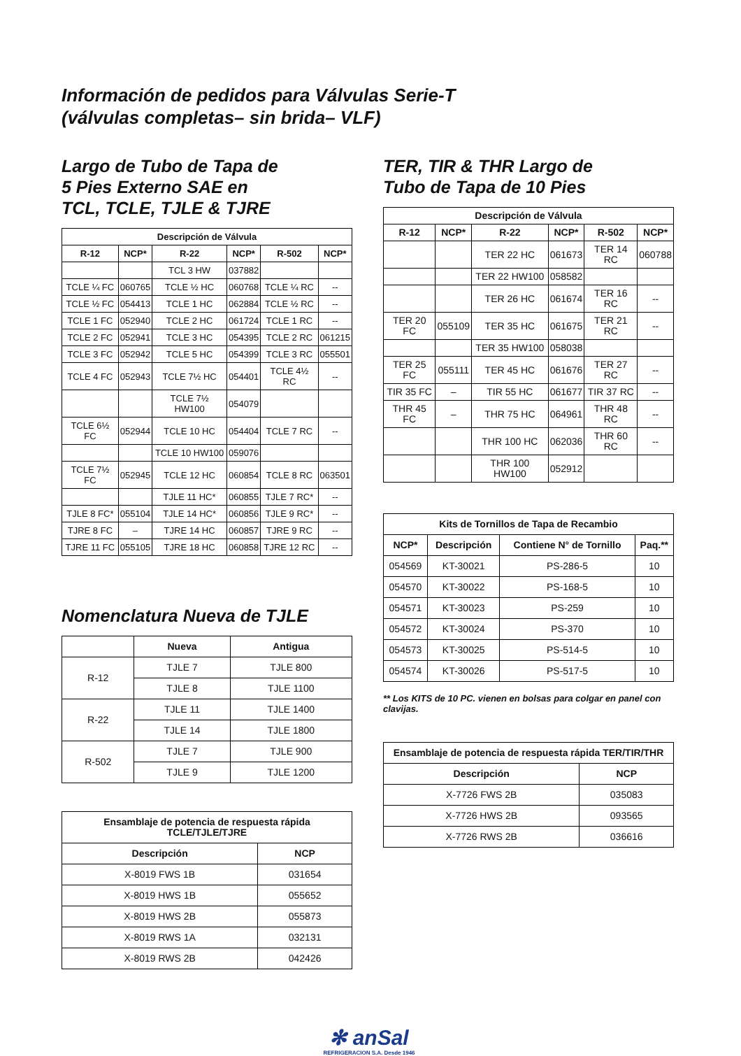Información de pedidos para Válvulas Serie-T
(válvulas completas– sin brida– VLF)
Largo de Tubo de Tapa de
5 Pies Externo SAE en
TCL, TCLE, TJLE & TJRE
| Descripción de Válvula | | | | | |
| --- | --- | --- | --- | --- | --- |
| R-12 | NCP* | R-22 | NCP* | R-502 | NCP* |
| | | TCL 3 HW | 037882 | | |
| TCLE ¼ FC | 060765 | TCLE ½ HC | 060768 | TCLE ¼ RC | -- |
| TCLE ½ FC | 054413 | TCLE 1 HC | 062884 | TCLE ½ RC | -- |
| TCLE 1 FC | 052940 | TCLE 2 HC | 061724 | TCLE 1 RC | -- |
| TCLE 2 FC | 052941 | TCLE 3 HC | 054395 | TCLE 2 RC | 061215 |
| TCLE 3 FC | 052942 | TCLE 5 HC | 054399 | TCLE 3 RC | 055501 |
| TCLE 4 FC | 052943 | TCLE 7½ HC | 054401 | TCLE 4½ RC | -- |
| | | TCLE 7½ HW100 | 054079 | | |
| TCLE 6½ FC | 052944 | TCLE 10 HC | 054404 | TCLE 7 RC | -- |
| | | TCLE 10 HW100 | 059076 | | |
| TCLE 7½ FC | 052945 | TCLE 12 HC | 060854 | TCLE 8 RC | 063501 |
| | | TJLE 11 HC* | 060855 | TJLE 7 RC* | -- |
| TJLE 8 FC* | 055104 | TJLE 14 HC* | 060856 | TJLE 9 RC* | -- |
| TJRE 8 FC | – | TJRE 14 HC | 060857 | TJRE 9 RC | -- |
| TJRE 11 FC | 055105 | TJRE 18 HC | 060858 | TJRE 12 RC | -- |
Nomenclatura Nueva de TJLE
| | Nueva | Antigua |
| --- | --- | --- |
| R-12 | TJLE 7 | TJLE 800 |
| | TJLE 8 | TJLE 1100 |
| R-22 | TJLE 11 | TJLE 1400 |
| | TJLE 14 | TJLE 1800 |
| R-502 | TJLE 7 | TJLE 900 |
| | TJLE 9 | TJLE 1200 |
| Ensamblaje de potencia de respuesta rápida TCLE/TJLE/TJRE | |
| --- | --- |
| Descripción | NCP |
| X-8019 FWS 1B | 031654 |
| X-8019 HWS 1B | 055652 |
| X-8019 HWS 2B | 055873 |
| X-8019 RWS 1A | 032131 |
| X-8019 RWS 2B | 042426 |
TER, TIR & THR Largo de
Tubo de Tapa de 10 Pies
| Descripción de Válvula | | | | | |
| --- | --- | --- | --- | --- | --- |
| R-12 | NCP* | R-22 | NCP* | R-502 | NCP* |
| | | TER 22 HC | 061673 | TER 14 RC | 060788 |
| | | TER 22 HW100 | 058582 | | |
| | | TER 26 HC | 061674 | TER 16 RC | -- |
| TER 20 FC | 055109 | TER 35 HC | 061675 | TER 21 RC | -- |
| | | TER 35 HW100 | 058038 | | |
| TER 25 FC | 055111 | TER 45 HC | 061676 | TER 27 RC | -- |
| TIR 35 FC | – | TIR 55 HC | 061677 | TIR 37 RC | -- |
| THR 45 FC | – | THR 75 HC | 064961 | THR 48 RC | -- |
| | | THR 100 HC | 062036 | THR 60 RC | -- |
| | | THR 100 HW100 | 052912 | | |
| Kits de Tornillos de Tapa de Recambio | | | |
| --- | --- | --- | --- |
| NCP* | Descripción | Contiene N° de Tornillo | Paq.** |
| 054569 | KT-30021 | PS-286-5 | 10 |
| 054570 | KT-30022 | PS-168-5 | 10 |
| 054571 | KT-30023 | PS-259 | 10 |
| 054572 | KT-30024 | PS-370 | 10 |
| 054573 | KT-30025 | PS-514-5 | 10 |
| 054574 | KT-30026 | PS-517-5 | 10 |
** Los KITS de 10 PC. vienen en bolsas para colgar en panel con clavijas.
| Ensamblaje de potencia de respuesta rápida TER/TIR/THR | |
| --- | --- |
| Descripción | NCP |
| X-7726 FWS 2B | 035083 |
| X-7726 HWS 2B | 093565 |
| X-7726 RWS 2B | 036616 |
✻ anSal
REFRIGERACION S.A. Desde 1946